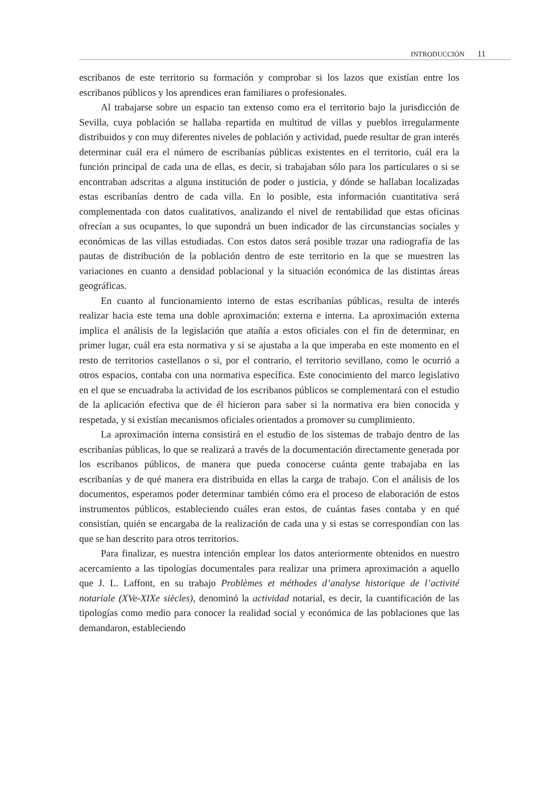INTRODUCCIÓN 11
escribanos de este territorio su formación y comprobar si los lazos que existían entre los escribanos públicos y los aprendices eran familiares o profesionales.
Al trabajarse sobre un espacio tan extenso como era el territorio bajo la jurisdicción de Sevilla, cuya población se hallaba repartida en multitud de villas y pueblos irregularmente distribuidos y con muy diferentes niveles de población y actividad, puede resultar de gran interés determinar cuál era el número de escribanías públicas existentes en el territorio, cuál era la función principal de cada una de ellas, es decir, si trabajaban sólo para los particulares o si se encontraban adscritas a alguna institución de poder o justicia, y dónde se hallaban localizadas estas escribanías dentro de cada villa. En lo posible, esta información cuantitativa será complementada con datos cualitativos, analizando el nivel de rentabilidad que estas oficinas ofrecían a sus ocupantes, lo que supondrá un buen indicador de las circunstancias sociales y económicas de las villas estudiadas. Con estos datos será posible trazar una radiografía de las pautas de distribución de la población dentro de este territorio en la que se muestren las variaciones en cuanto a densidad poblacional y la situación económica de las distintas áreas geográficas.
En cuanto al funcionamiento interno de estas escribanías públicas, resulta de interés realizar hacia este tema una doble aproximación: externa e interna. La aproximación externa implica el análisis de la legislación que atañía a estos oficiales con el fin de determinar, en primer lugar, cuál era esta normativa y si se ajustaba a la que imperaba en este momento en el resto de territorios castellanos o si, por el contrario, el territorio sevillano, como le ocurrió a otros espacios, contaba con una normativa específica. Este conocimiento del marco legislativo en el que se encuadraba la actividad de los escribanos públicos se complementará con el estudio de la aplicación efectiva que de él hicieron para saber si la normativa era bien conocida y respetada, y si existían mecanismos oficiales orientados a promover su cumplimiento.
La aproximación interna consistirá en el estudio de los sistemas de trabajo dentro de las escribanías públicas, lo que se realizará a través de la documentación directamente generada por los escribanos públicos, de manera que pueda conocerse cuánta gente trabajaba en las escribanías y de qué manera era distribuida en ellas la carga de trabajo. Con el análisis de los documentos, esperamos poder determinar también cómo era el proceso de elaboración de estos instrumentos públicos, estableciendo cuáles eran estos, de cuántas fases contaba y en qué consistían, quién se encargaba de la realización de cada una y si estas se correspondían con las que se han descrito para otros territorios.
Para finalizar, es nuestra intención emplear los datos anteriormente obtenidos en nuestro acercamiento a las tipologías documentales para realizar una primera aproximación a aquello que J. L. Laffont, en su trabajo Problèmes et méthodes d’analyse historique de l’activité notariale (XVe-XIXe siècles), denominó la actividad notarial, es decir, la cuantificación de las tipologías como medio para conocer la realidad social y económica de las poblaciones que las demandaron, estableciendo